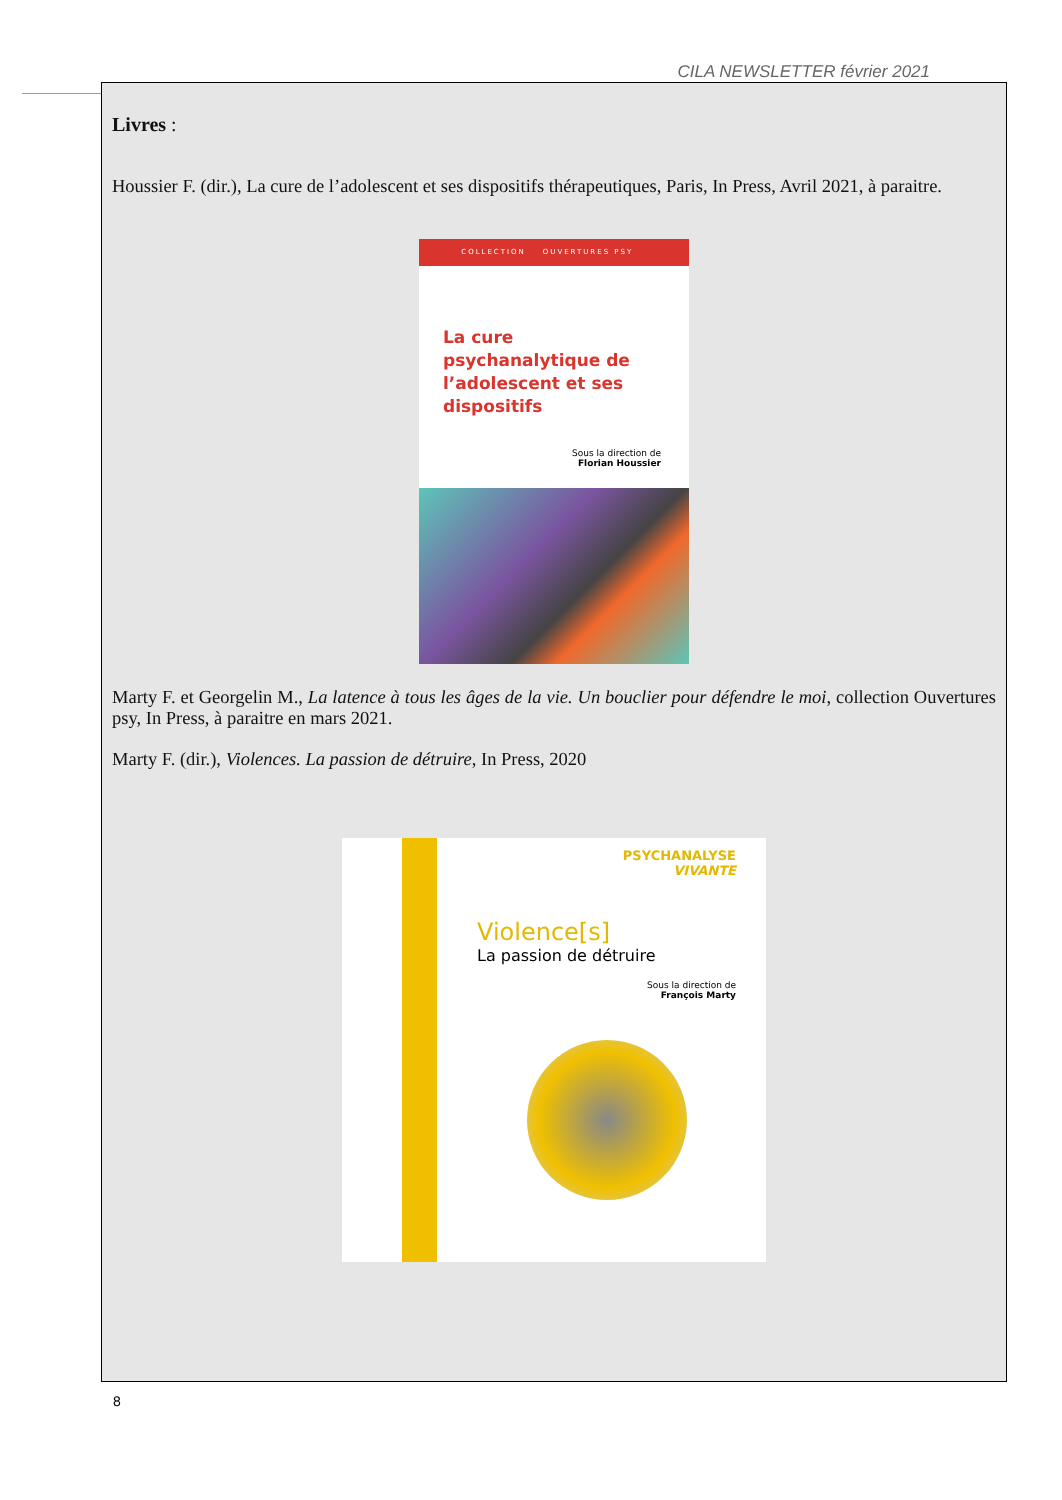CILA NEWSLETTER février 2021
Livres :
Houssier F. (dir.), La cure de l’adolescent et ses dispositifs thérapeutiques, Paris, In Press, Avril 2021, à paraitre.
COLLECTION OUVERTURES PSY
La cure psychanalytique de l’adolescent et ses dispositifs
Sous la direction de
Florian Houssier
Marty F. et Georgelin M., La latence à tous les âges de la vie. Un bouclier pour défendre le moi, collection Ouvertures psy, In Press, à paraitre en mars 2021.
Marty F. (dir.), Violences. La passion de détruire, In Press, 2020
PSYCHANALYSE
VIVANTE
Violence[s]
La passion de détruire
Sous la direction de
François Marty
8